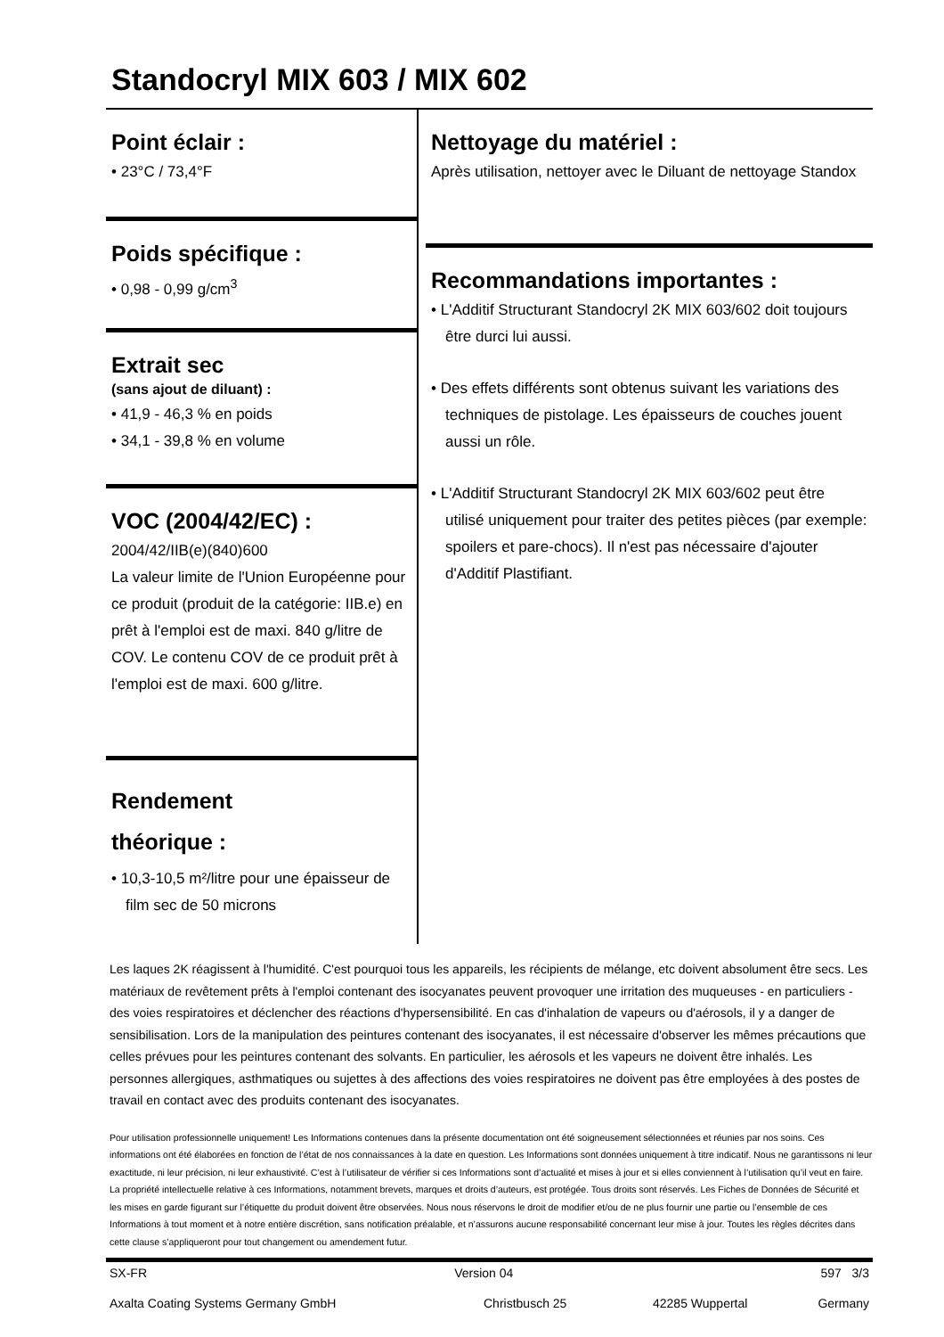Standocryl MIX 603 / MIX 602
Point éclair :
• 23°C / 73,4°F
Poids spécifique :
• 0,98 - 0,99 g/cm<sup>3</sup>
Extrait sec
(sans ajout de diluant) :
• 41,9 - 46,3 % en poids
• 34,1 - 39,8 % en volume
VOC (2004/42/EC) :
2004/42/IIB(e)(840)600
La valeur limite de l'Union Européenne pour ce produit (produit de la catégorie: IIB.e) en prêt à l'emploi est de maxi. 840 g/litre de COV. Le contenu COV de ce produit prêt à l'emploi est de maxi. 600 g/litre.
Rendement
théorique :
• 10,3-10,5 m²/litre pour une épaisseur de film sec de 50 microns
Nettoyage du matériel :
Après utilisation, nettoyer avec le Diluant de nettoyage Standox
Recommandations importantes :
• L'Additif Structurant Standocryl 2K MIX 603/602 doit toujours être durci lui aussi.
• Des effets différents sont obtenus suivant les variations des techniques de pistolage. Les épaisseurs de couches jouent aussi un rôle.
• L'Additif Structurant Standocryl 2K MIX 603/602 peut être utilisé uniquement pour traiter des petites pièces (par exemple: spoilers et pare-chocs). Il n'est pas nécessaire d'ajouter d'Additif Plastifiant.
Les laques 2K réagissent à l'humidité. C'est pourquoi tous les appareils, les récipients de mélange, etc doivent absolument être secs. Les matériaux de revêtement prêts à l'emploi contenant des isocyanates peuvent provoquer une irritation des muqueuses - en particuliers - des voies respiratoires et déclencher des réactions d'hypersensibilité. En cas d'inhalation de vapeurs ou d'aérosols, il y a danger de sensibilisation. Lors de la manipulation des peintures contenant des isocyanates, il est nécessaire d'observer les mêmes précautions que celles prévues pour les peintures contenant des solvants. En particulier, les aérosols et les vapeurs ne doivent être inhalés. Les personnes allergiques, asthmatiques ou sujettes à des affections des voies respiratoires ne doivent pas être employées à des postes de travail en contact avec des produits contenant des isocyanates.
Pour utilisation professionnelle uniquement! Les Informations contenues dans la présente documentation ont été soigneusement sélectionnées et réunies par nos soins. Ces informations ont été élaborées en fonction de l’état de nos connaissances à la date en question. Les Informations sont données uniquement à titre indicatif. Nous ne garantissons ni leur exactitude, ni leur précision, ni leur exhaustivité. C’est à l’utilisateur de vérifier si ces Informations sont d’actualité et mises à jour et si elles conviennent à l’utilisation qu’il veut en faire. La propriété intellectuelle relative à ces Informations, notamment brevets, marques et droits d’auteurs, est protégée. Tous droits sont réservés. Les Fiches de Données de Sécurité et les mises en garde figurant sur l’étiquette du produit doivent être observées. Nous nous réservons le droit de modifier et/ou de ne plus fournir une partie ou l’ensemble de ces Informations à tout moment et à notre entière discrétion, sans notification préalable, et n’assurons aucune responsabilité concernant leur mise à jour. Toutes les règles décrites dans cette clause s’appliqueront pour tout changement ou amendement futur.
SX-FR Version 04 597 3/3
Axalta Coating Systems Germany GmbH Christbusch 25 42285 Wuppertal Germany